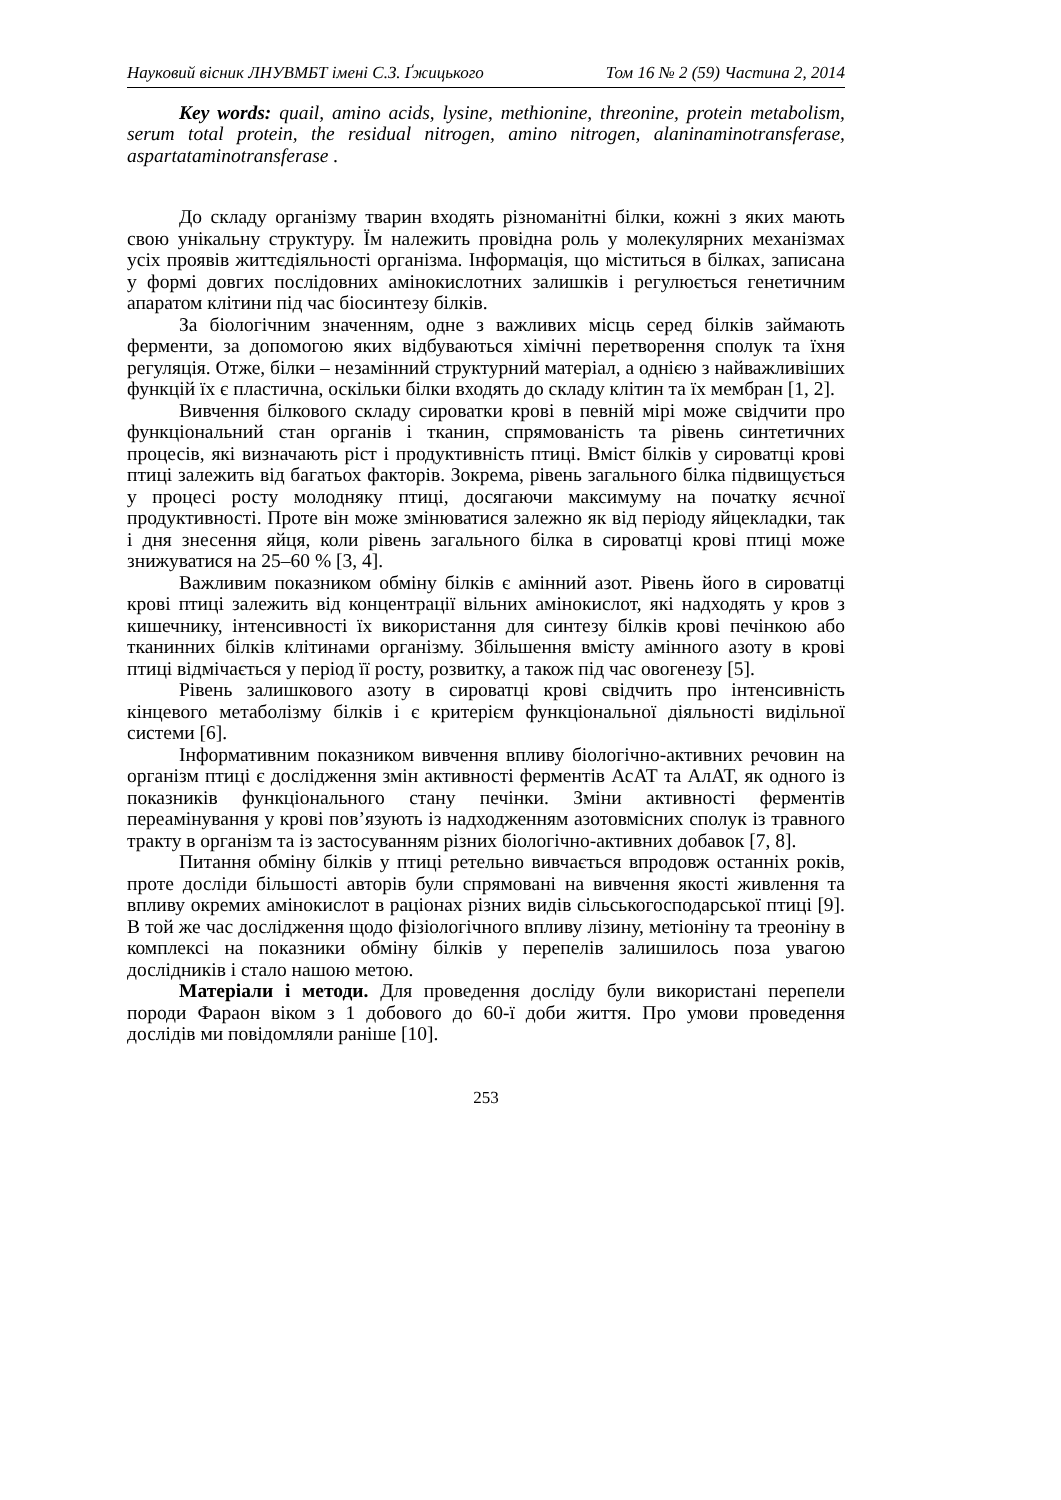Науковий вісник ЛНУВМБТ імені С.З. Ґжицького Том 16 № 2 (59) Частина 2, 2014
Key words: quail, amino acids, lysine, methionine, threonine, protein metabolism, serum total protein, the residual nitrogen, amino nitrogen, alaninaminotransferase, aspartataminotransferase .
До складу організму тварин входять різноманітні білки, кожні з яких мають свою унікальну структуру. Їм належить провідна роль у молекулярних механізмах усіх проявів життєдіяльності організма. Інформація, що міститься в білках, записана у формі довгих послідовних амінокислотних залишків і регулюється генетичним апаратом клітини під час біосинтезу білків.
За біологічним значенням, одне з важливих місць серед білків займають ферменти, за допомогою яких відбуваються хімічні перетворення сполук та їхня регуляція. Отже, білки – незамінний структурний матеріал, а однією з найважливіших функцій їх є пластична, оскільки білки входять до складу клітин та їх мембран [1, 2].
Вивчення білкового складу сироватки крові в певній мірі може свідчити про функціональний стан органів і тканин, спрямованість та рівень синтетичних процесів, які визначають ріст і продуктивність птиці. Вміст білків у сироватці крові птиці залежить від багатьох факторів. Зокрема, рівень загального білка підвищується у процесі росту молодняку птиці, досягаючи максимуму на початку яєчної продуктивності. Проте він може змінюватися залежно як від періоду яйцекладки, так і дня знесення яйця, коли рівень загального білка в сироватці крові птиці може знижуватися на 25–60 % [3, 4].
Важливим показником обміну білків є амінний азот. Рівень його в сироватці крові птиці залежить від концентрації вільних амінокислот, які надходять у кров з кишечнику, інтенсивності їх використання для синтезу білків крові печінкою або тканинних білків клітинами організму. Збільшення вмісту амінного азоту в крові птиці відмічається у період її росту, розвитку, а також під час овогенезу [5].
Рівень залишкового азоту в сироватці крові свідчить про інтенсивність кінцевого метаболізму білків і є критерієм функціональної діяльності видільної системи [6].
Інформативним показником вивчення впливу біологічно-активних речовин на організм птиці є дослідження змін активності ферментів АсАТ та АлАТ, як одного із показників функціонального стану печінки. Зміни активності ферментів переамінування у крові пов’язують із надходженням азотовмісних сполук із травного тракту в організм та із застосуванням різних біологічно-активних добавок [7, 8].
Питання обміну білків у птиці ретельно вивчається впродовж останніх років, проте досліди більшості авторів були спрямовані на вивчення якості живлення та впливу окремих амінокислот в раціонах різних видів сільськогосподарської птиці [9]. В той же час дослідження щодо фізіологічного впливу лізину, метіоніну та треоніну в комплексі на показники обміну білків у перепелів залишилось поза увагою дослідників і стало нашою метою.
Матеріали і методи. Для проведення досліду були використані перепели породи Фараон віком з 1 добового до 60-ї доби життя. Про умови проведення дослідів ми повідомляли раніше [10].
253